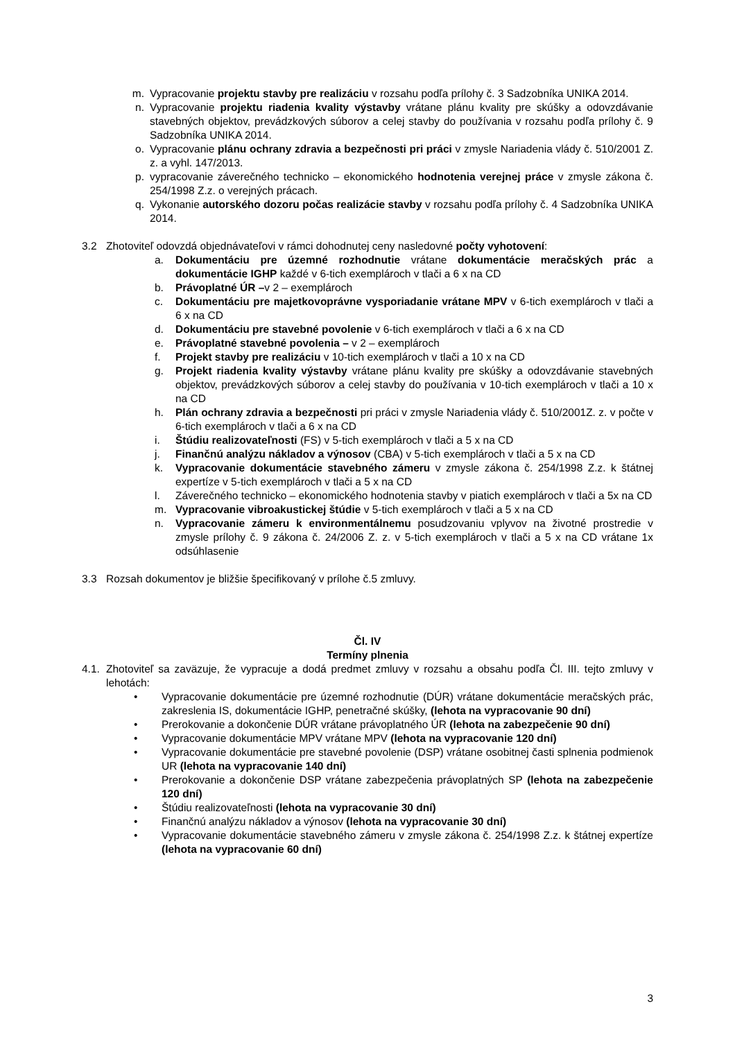m. Vypracovanie projektu stavby pre realizáciu v rozsahu podľa prílohy č. 3 Sadzobníka UNIKA 2014.
n. Vypracovanie projektu riadenia kvality výstavby vrátane plánu kvality pre skúšky a odovzdávanie stavebných objektov, prevádzkových súborov a celej stavby do používania v rozsahu podľa prílohy č. 9 Sadzobníka UNIKA 2014.
o. Vypracovanie plánu ochrany zdravia a bezpečnosti pri práci v zmysle Nariadenia vlády č. 510/2001 Z. z. a vyhl. 147/2013.
p. vypracovanie záverečného technicko – ekonomického hodnotenia verejnej práce v zmysle zákona č. 254/1998 Z.z. o verejných prácach.
q. Vykonanie autorského dozoru počas realizácie stavby v rozsahu podľa prílohy č. 4 Sadzobníka UNIKA 2014.
3.2 Zhotoviteľ odovzdá objednávateľovi v rámci dohodnutej ceny nasledovné počty vyhotovení:
a. Dokumentáciu pre územné rozhodnutie vrátane dokumentácie meračských prác a dokumentácie IGHP každé v 6-tich exemplároch v tlači a 6 x na CD
b. Právoplatné ÚR –v 2 – exemplároch
c. Dokumentáciu pre majetkovoprávne vysporiadanie vrátane MPV v 6-tich exemplároch v tlači a 6 x na CD
d. Dokumentáciu pre stavebné povolenie v 6-tich exemplároch v tlači a 6 x na CD
e. Právoplatné stavebné povolenia – v 2 – exemplároch
f. Projekt stavby pre realizáciu v 10-tich exemplároch v tlači a 10 x na CD
g. Projekt riadenia kvality výstavby vrátane plánu kvality pre skúšky a odovzdávanie stavebných objektov, prevádzkových súborov a celej stavby do používania v 10-tich exemplároch v tlači a 10 x na CD
h. Plán ochrany zdravia a bezpečnosti pri práci v zmysle Nariadenia vlády č. 510/2001Z. z. v počte v 6-tich exemplároch v tlači a 6 x na CD
i. Štúdiu realizovateľnosti (FS) v 5-tich exemplároch v tlači a 5 x na CD
j. Finančnú analýzu nákladov a výnosov (CBA) v 5-tich exemplároch v tlači a 5 x na CD
k. Vypracovanie dokumentácie stavebného zámeru v zmysle zákona č. 254/1998 Z.z. k štátnej expertíze v 5-tich exemplároch v tlači a 5 x na CD
l. Záverečného technicko – ekonomického hodnotenia stavby v piatich exemplároch v tlači a 5x na CD
m. Vypracovanie vibroakustickej štúdie v 5-tich exemplároch v tlači a 5 x na CD
n. Vypracovanie zámeru k environmentálnemu posudzovaniu vplyvov na životné prostredie v zmysle prílohy č. 9 zákona č. 24/2006 Z. z. v 5-tich exemplároch v tlači a 5 x na CD vrátane 1x odsúhlasenie
3.3 Rozsah dokumentov je bližšie špecifikovaný v prílohe č.5 zmluvy.
Čl. IV
Termíny plnenia
4.1. Zhotoviteľ sa zaväzuje, že vypracuje a dodá predmet zmluvy v rozsahu a obsahu podľa Čl. III. tejto zmluvy v lehotách:
• Vypracovanie dokumentácie pre územné rozhodnutie (DÚR) vrátane dokumentácie meračských prác, zakreslenia IS, dokumentácie IGHP, penetračné skúšky, (lehota na vypracovanie 90 dní)
• Prerokovanie a dokončenie DÚR vrátane právoplatného ÚR (lehota na zabezpečenie 90 dní)
• Vypracovanie dokumentácie MPV vrátane MPV (lehota na vypracovanie 120 dní)
• Vypracovanie dokumentácie pre stavebné povolenie (DSP) vrátane osobitnej časti splnenia podmienok UR (lehota na vypracovanie 140 dní)
• Prerokovanie a dokončenie DSP vrátane zabezpečenia právoplatných SP (lehota na zabezpečenie 120 dní)
• Štúdiu realizovateľnosti (lehota na vypracovanie 30 dní)
• Finančnú analýzu nákladov a výnosov (lehota na vypracovanie 30 dní)
• Vypracovanie dokumentácie stavebného zámeru v zmysle zákona č. 254/1998 Z.z. k štátnej expertíze (lehota na vypracovanie 60 dní)
3